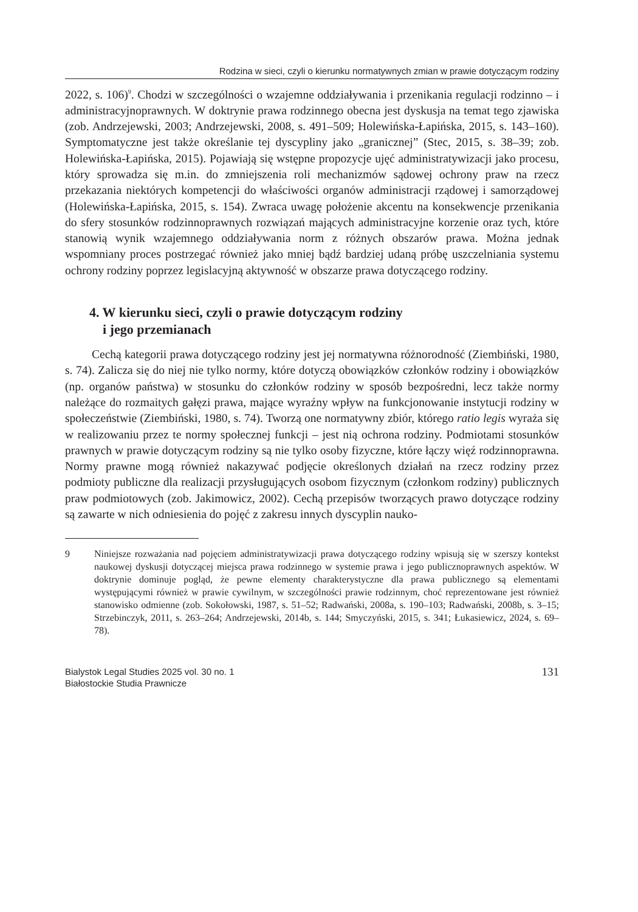Rodzina w sieci, czyli o kierunku normatywnych zmian w prawie dotyczącym rodziny
2022, s. 106)<sup>9</sup>. Chodzi w szczególności o wzajemne oddziaływania i przenikania regulacji rodzinno – i administracyjnoprawnych. W doktrynie prawa rodzinnego obecna jest dyskusja na temat tego zjawiska (zob. Andrzejewski, 2003; Andrzejewski, 2008, s. 491–509; Holewińska-Łapińska, 2015, s. 143–160). Symptomatyczne jest także określanie tej dyscypliny jako „granicznej” (Stec, 2015, s. 38–39; zob. Holewińska-Łapińska, 2015). Pojawiają się wstępne propozycje ujęć administratywizacji jako procesu, który sprowadza się m.in. do zmniejszenia roli mechanizmów sądowej ochrony praw na rzecz przekazania niektórych kompetencji do właściwości organów administracji rządowej i samorządowej (Holewińska-Łapińska, 2015, s. 154). Zwraca uwagę położenie akcentu na konsekwencje przenikania do sfery stosunków rodzinnoprawnych rozwiązań mających administracyjne korzenie oraz tych, które stanowią wynik wzajemnego oddziaływania norm z różnych obszarów prawa. Można jednak wspomniany proces postrzegać również jako mniej bądź bardziej udaną próbę uszczelniania systemu ochrony rodziny poprzez legislacyjną aktywność w obszarze prawa dotyczącego rodziny.
4. W kierunku sieci, czyli o prawie dotyczącym rodziny
i jego przemianach
Cechą kategorii prawa dotyczącego rodziny jest jej normatywna różnorodność (Ziembiński, 1980, s. 74). Zalicza się do niej nie tylko normy, które dotyczą obowiązków członków rodziny i obowiązków (np. organów państwa) w stosunku do członków rodziny w sposób bezpośredni, lecz także normy należące do rozmaitych gałęzi prawa, mające wyraźny wpływ na funkcjonowanie instytucji rodziny w społeczeństwie (Ziembiński, 1980, s. 74). Tworzą one normatywny zbiór, którego ratio legis wyraża się w realizowaniu przez te normy społecznej funkcji – jest nią ochrona rodziny. Podmiotami stosunków prawnych w prawie dotyczącym rodziny są nie tylko osoby fizyczne, które łączy więź rodzinnoprawna. Normy prawne mogą również nakazywać podjęcie określonych działań na rzecz rodziny przez podmioty publiczne dla realizacji przysługujących osobom fizycznym (członkom rodziny) publicznych praw podmiotowych (zob. Jakimowicz, 2002). Cechą przepisów tworzących prawo dotyczące rodziny są zawarte w nich odniesienia do pojęć z zakresu innych dyscyplin nauko-
9 Niniejsze rozważania nad pojęciem administratywizacji prawa dotyczącego rodziny wpisują się w szerszy kontekst naukowej dyskusji dotyczącej miejsca prawa rodzinnego w systemie prawa i jego publicznoprawnych aspektów. W doktrynie dominuje pogląd, że pewne elementy charakterystyczne dla prawa publicznego są elementami występującymi również w prawie cywilnym, w szczególności prawie rodzinnym, choć reprezentowane jest również stanowisko odmienne (zob. Sokołowski, 1987, s. 51–52; Radwański, 2008a, s. 190–103; Radwański, 2008b, s. 3–15; Strzebinczyk, 2011, s. 263–264; Andrzejewski, 2014b, s. 144; Smyczyński, 2015, s. 341; Łukasiewicz, 2024, s. 69–78).
Bialystok Legal Studies 2025 vol. 30 no. 1
Białostockie Studia Prawnicze
131